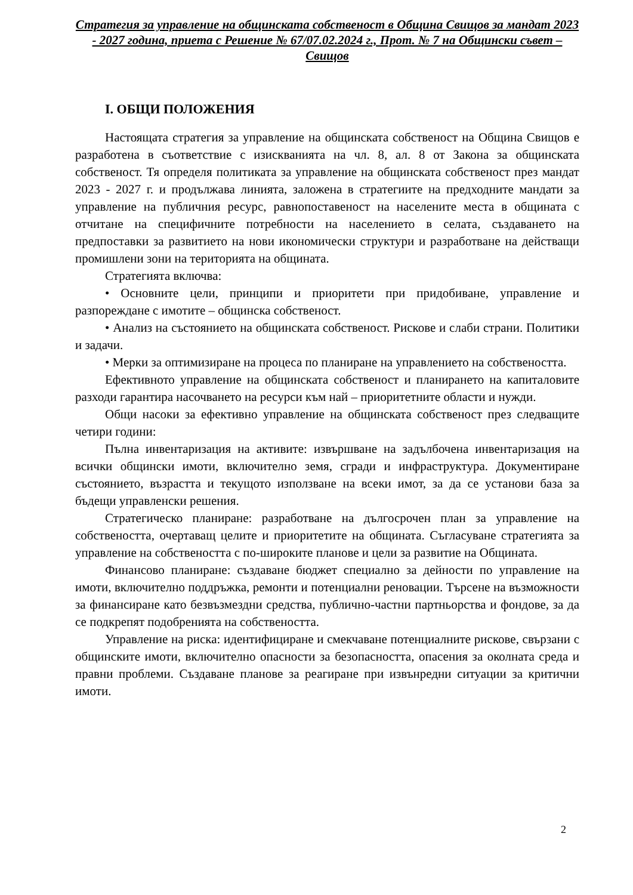Стратегия за управление на общинската собственост в Община Свищов за мандат 2023 - 2027 година, приета с Решение № 67/07.02.2024 г., Прот. № 7 на Общински съвет – Свищов
I. ОБЩИ ПОЛОЖЕНИЯ
Настоящата стратегия за управление на общинската собственост на Община Свищов е разработена в съответствие с изискванията на чл. 8, ал. 8 от Закона за общинската собственост. Тя определя политиката за управление на общинската собственост през мандат 2023 - 2027 г. и продължава линията, заложена в стратегиите на предходните мандати за управление на публичния ресурс, равнопоставеност на населените места в общината с отчитане на специфичните потребности на населението в селата, създаването на предпоставки за развитието на нови икономически структури и разработване на действащи промишлени зони на територията на общината.
Стратегията включва:
• Основните цели, принципи и приоритети при придобиване, управление и разпореждане с имотите – общинска собственост.
• Анализ на състоянието на общинската собственост. Рискове и слаби страни. Политики и задачи.
• Мерки за оптимизиране на процеса по планиране на управлението на собствеността.
Ефективното управление на общинската собственост и планирането на капиталовите разходи гарантира насочването на ресурси към най – приоритетните области и нужди.
Общи насоки за ефективно управление на общинската собственост през следващите четири години:
Пълна инвентаризация на активите: извършване на задълбочена инвентаризация на всички общински имоти, включително земя, сгради и инфраструктура. Документиране състоянието, възрастта и текущото използване на всеки имот, за да се установи база за бъдещи управленски решения.
Стратегическо планиране: разработване на дългосрочен план за управление на собствеността, очертаващ целите и приоритетите на общината. Съгласуване стратегията за управление на собствеността с по-широките планове и цели за развитие на Общината.
Финансово планиране: създаване бюджет специално за дейности по управление на имоти, включително поддръжка, ремонти и потенциални реновации. Търсене на възможности за финансиране като безвъзмездни средства, публично-частни партньорства и фондове, за да се подкрепят подобренията на собствеността.
Управление на риска: идентифициране и смекчаване потенциалните рискове, свързани с общинските имоти, включително опасности за безопасността, опасения за околната среда и правни проблеми. Създаване планове за реагиране при извънредни ситуации за критични имоти.
2